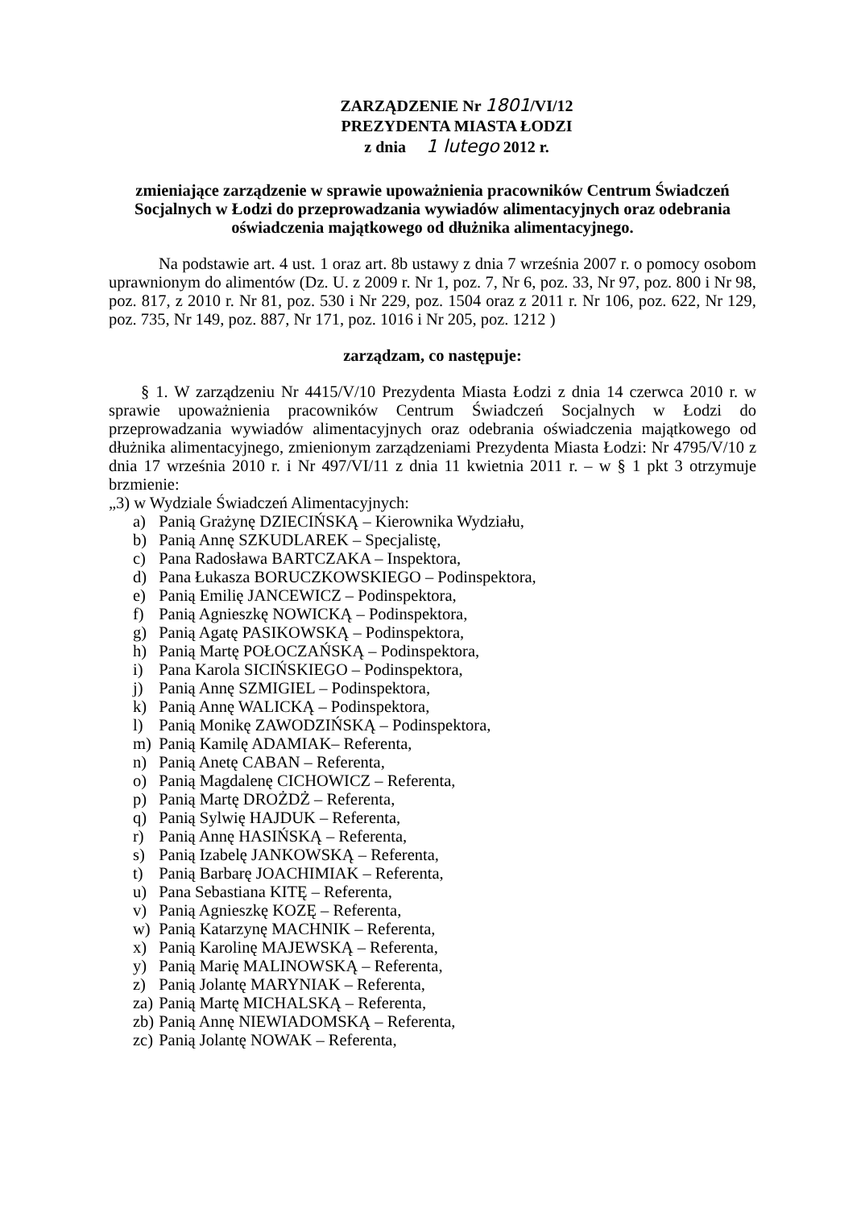ZARZĄDZENIE Nr 1801/VI/12
PREZYDENTA MIASTA ŁODZI
z dnia 1 lutego 2012 r.
zmieniające zarządzenie w sprawie upoważnienia pracowników Centrum Świadczeń Socjalnych w Łodzi do przeprowadzania wywiadów alimentacyjnych oraz odebrania oświadczenia majątkowego od dłużnika alimentacyjnego.
Na podstawie art. 4 ust. 1 oraz art. 8b ustawy z dnia 7 września 2007 r. o pomocy osobom uprawnionym do alimentów (Dz. U. z 2009 r. Nr 1, poz. 7, Nr 6, poz. 33, Nr 97, poz. 800 i Nr 98, poz. 817, z 2010 r. Nr 81, poz. 530 i Nr 229, poz. 1504 oraz z 2011 r. Nr 106, poz. 622, Nr 129, poz. 735, Nr 149, poz. 887, Nr 171, poz. 1016 i Nr 205, poz. 1212 )
zarządzam, co następuje:
§ 1. W zarządzeniu Nr 4415/V/10 Prezydenta Miasta Łodzi z dnia 14 czerwca 2010 r. w sprawie upoważnienia pracowników Centrum Świadczeń Socjalnych w Łodzi do przeprowadzania wywiadów alimentacyjnych oraz odebrania oświadczenia majątkowego od dłużnika alimentacyjnego, zmienionym zarządzeniami Prezydenta Miasta Łodzi: Nr 4795/V/10 z dnia 17 września 2010 r. i Nr 497/VI/11 z dnia 11 kwietnia 2011 r. – w § 1 pkt 3 otrzymuje brzmienie:
„3) w Wydziale Świadczeń Alimentacyjnych:
a) Panią Grażynę DZIECIŃSKĄ – Kierownika Wydziału,
b) Panią Annę SZKUDLAREK – Specjalistę,
c) Pana Radosława BARTCZAKA – Inspektora,
d) Pana Łukasza BORUCZKOWSKIEGO – Podinspektora,
e) Panią Emilię JANCEWICZ – Podinspektora,
f) Panią Agnieszkę NOWICKĄ – Podinspektora,
g) Panią Agatę PASIKOWSKĄ – Podinspektora,
h) Panią Martę POŁOCZAŃSKĄ – Podinspektora,
i) Pana Karola SICIŃSKIEGO – Podinspektora,
j) Panią Annę SZMIGIEL – Podinspektora,
k) Panią Annę WALICKĄ – Podinspektora,
l) Panią Monikę ZAWODZIŃSKĄ – Podinspektora,
m) Panią Kamilę ADAMIAK– Referenta,
n) Panią Anetę CABAN – Referenta,
o) Panią Magdalenę CICHOWICZ – Referenta,
p) Panią Martę DROŻDŻ – Referenta,
q) Panią Sylwię HAJDUK – Referenta,
r) Panią Annę HASIŃSKĄ – Referenta,
s) Panią Izabelę JANKOWSKĄ – Referenta,
t) Panią Barbarę JOACHIMIAK – Referenta,
u) Pana Sebastiana KITĘ – Referenta,
v) Panią Agnieszkę KOZĘ – Referenta,
w) Panią Katarzynę MACHNIK – Referenta,
x) Panią Karolinę MAJEWSKĄ – Referenta,
y) Panią Marię MALINOWSKĄ – Referenta,
z) Panią Jolantę MARYNIAK – Referenta,
za) Panią Martę MICHALSKĄ – Referenta,
zb) Panią Annę NIEWIADOMSKĄ – Referenta,
zc) Panią Jolantę NOWAK – Referenta,